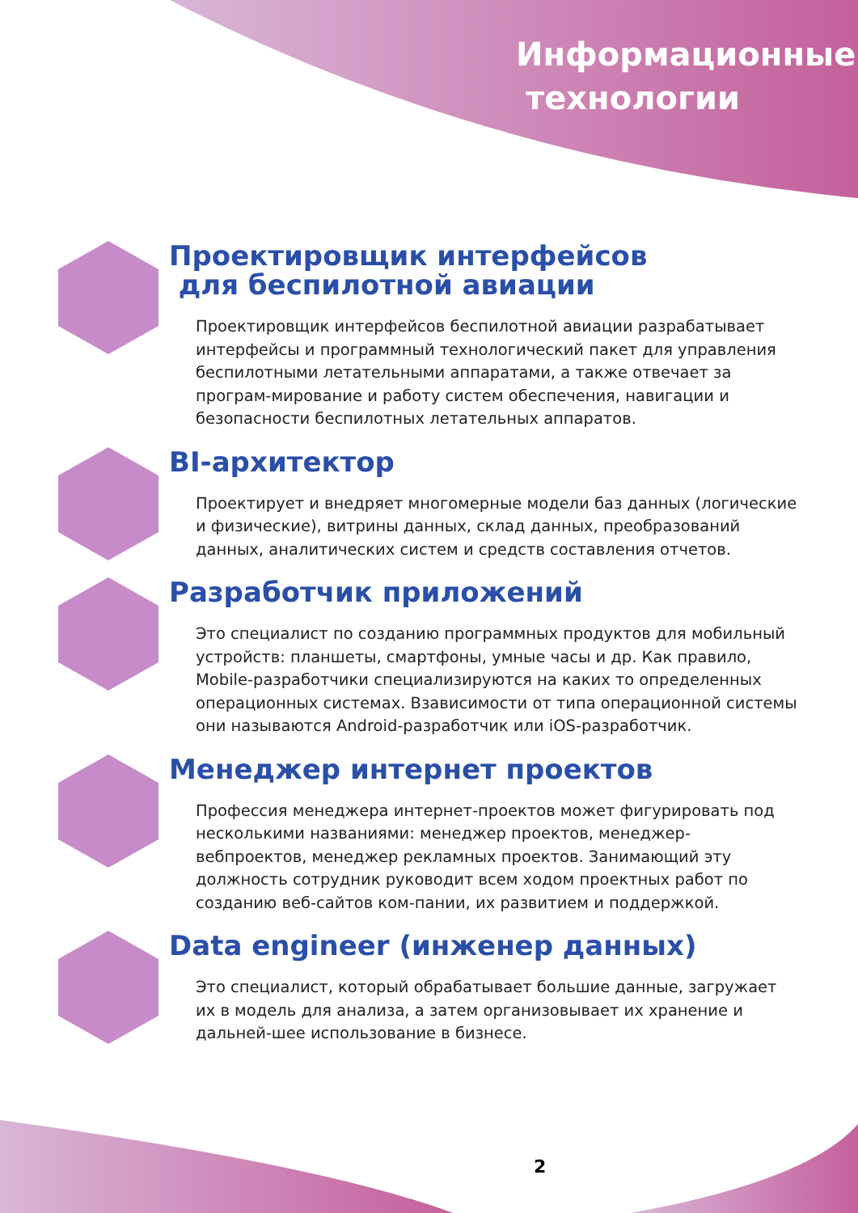Информационные
технологии
Проектировщик интерфейсов
для беспилотной авиации
Проектировщик интерфейсов беспилотной авиации разрабатывает интерфейсы и программный технологический пакет для управления беспилотными летательными аппаратами, а также отвечает за програм-мирование и работу систем обеспечения, навигации и безопасности беспилотных летательных аппаратов.
BI-архитектор
Проектирует и внедряет многомерные модели баз данных (логические и физические), витрины данных, склад данных, преобразований данных, аналитических систем и средств составления отчетов.
Разработчик приложений
Это специалист по созданию программных продуктов для мобильный устройств: планшеты, смартфоны, умные часы и др. Как правило, Mobile-разработчики специализируются на каких то определенных операционных системах. Взависимости от типа операционной системы они называются Android-разработчик или iOS-разработчик.
Менеджер интернет проектов
Профессия менеджера интернет-проектов может фигурировать под несколькими названиями: менеджер проектов, менеджер-вебпроектов, менеджер рекламных проектов. Занимающий эту должность сотрудник руководит всем ходом проектных работ по созданию веб-сайтов ком-пании, их развитием и поддержкой.
Data engineer (инженер данных)
Это специалист, который обрабатывает большие данные, загружает их в модель для анализа, а затем организовывает их хранение и дальней-шее использование в бизнесе.
2